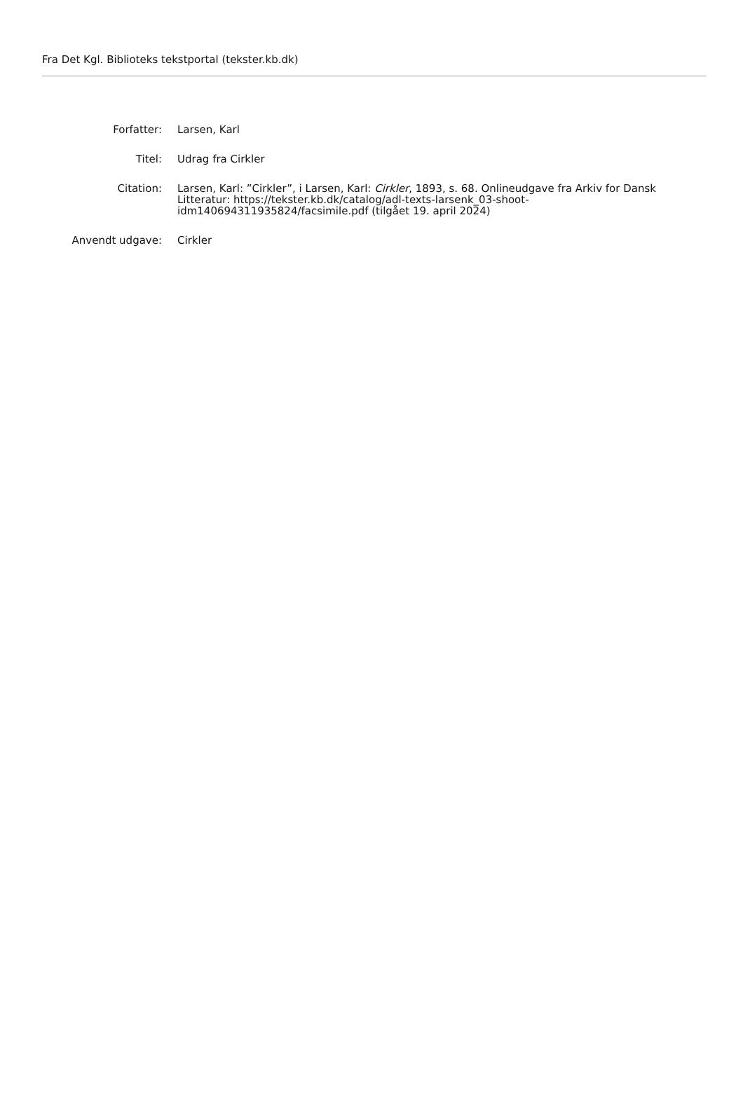Fra Det Kgl. Biblioteks tekstportal (tekster.kb.dk)
Forfatter: Larsen, Karl
Titel: Udrag fra Cirkler
Citation: Larsen, Karl: ”Cirkler”, i Larsen, Karl: Cirkler, 1893, s. 68. Onlineudgave fra Arkiv for Dansk Litteratur: https://tekster.kb.dk/catalog/adl-texts-larsenk_03-shoot-idm140694311935824/facsimile.pdf (tilgået 19. april 2024)
Anvendt udgave: Cirkler